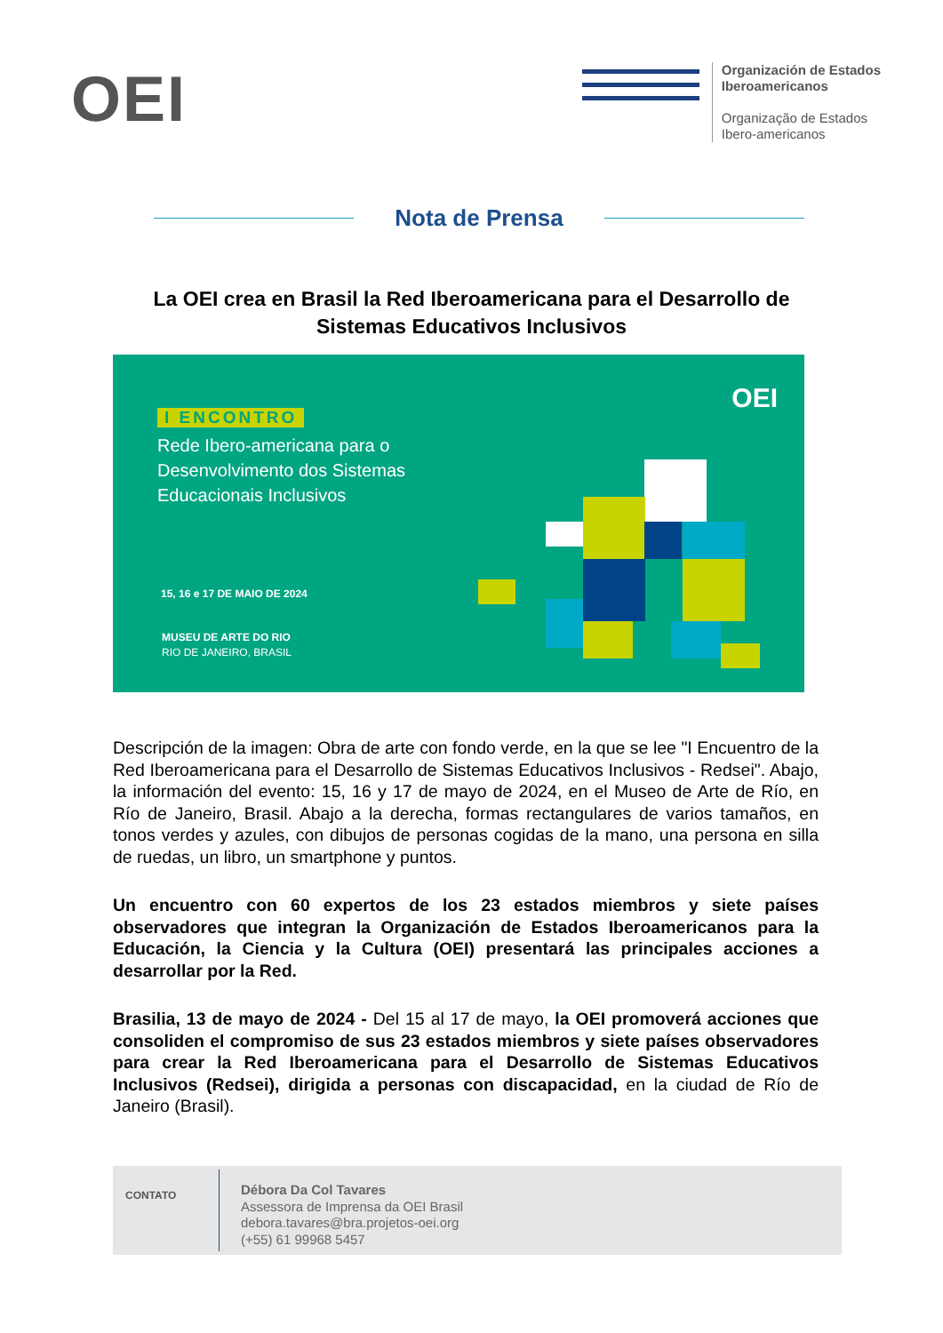OEI
Organización de Estados
Iberoamericanos
Organização de Estados
Ibero-americanos
Nota de Prensa
La OEI crea en Brasil la Red Iberoamericana para el Desarrollo de Sistemas Educativos Inclusivos
OEI
I ENCONTRO
Rede Ibero-americana para o
Desenvolvimento dos Sistemas
Educacionais Inclusivos
15, 16 e 17 DE MAIO DE 2024
MUSEU DE ARTE DO RIO
RIO DE JANEIRO, BRASIL
Descripción de la imagen: Obra de arte con fondo verde, en la que se lee "I Encuentro de la Red Iberoamericana para el Desarrollo de Sistemas Educativos Inclusivos - Redsei". Abajo, la información del evento: 15, 16 y 17 de mayo de 2024, en el Museo de Arte de Río, en Río de Janeiro, Brasil. Abajo a la derecha, formas rectangulares de varios tamaños, en tonos verdes y azules, con dibujos de personas cogidas de la mano, una persona en silla de ruedas, un libro, un smartphone y puntos.
Un encuentro con 60 expertos de los 23 estados miembros y siete países observadores que integran la Organización de Estados Iberoamericanos para la Educación, la Ciencia y la Cultura (OEI) presentará las principales acciones a desarrollar por la Red.
Brasilia, 13 de mayo de 2024 - Del 15 al 17 de mayo, la OEI promoverá acciones que consoliden el compromiso de sus 23 estados miembros y siete países observadores para crear la Red Iberoamericana para el Desarrollo de Sistemas Educativos Inclusivos (Redsei), dirigida a personas con discapacidad, en la ciudad de Río de Janeiro (Brasil).
CONTATO
Débora Da Col Tavares
Assessora de Imprensa da OEI Brasil
debora.tavares@bra.projetos-oei.org
(+55) 61 99968 5457